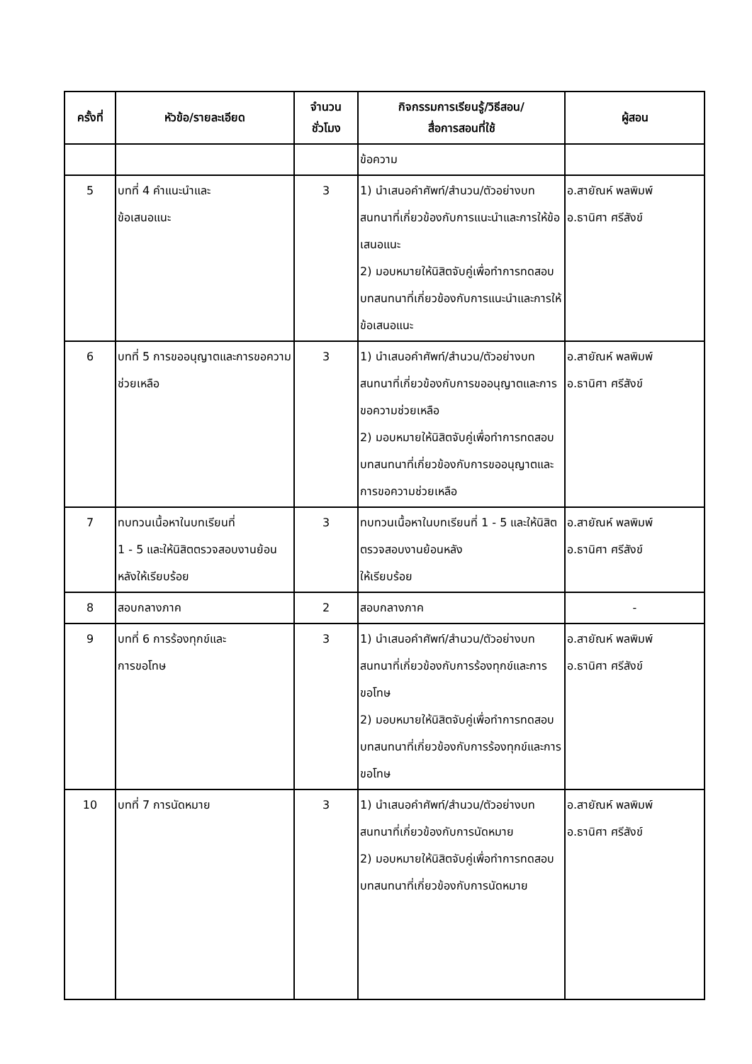| ครั้งที่ | หัวข้อ/รายละเอียด | จำนวน ชั่วโมง | กิจกรรมการเรียนรู้/วิธีสอน/ สื่อการสอนที่ใช้ | ผู้สอน |
| --- | --- | --- | --- | --- |
| | | | ข้อความ | |
| 5 | บทที่ 4 คำแนะนำและ ข้อเสนอแนะ | 3 | 1) นำเสนอคำศัพท์/สำนวน/ตัวอย่างบทสนทนาที่เกี่ยวข้องกับการแนะนำและการให้ข้อเสนอแนะ 2) มอบหมายให้นิสิตจับคู่เพื่อทำการทดสอบบทสนทนาที่เกี่ยวข้องกับการแนะนำและการให้ข้อเสนอแนะ | อ.สายัณห์ พลพิมพ์ อ.ธานิศา ศรีสังข์ |
| 6 | บทที่ 5 การขออนุญาตและการขอความช่วยเหลือ | 3 | 1) นำเสนอคำศัพท์/สำนวน/ตัวอย่างบทสนทนาที่เกี่ยวข้องกับการขออนุญาตและการขอความช่วยเหลือ 2) มอบหมายให้นิสิตจับคู่เพื่อทำการทดสอบบทสนทนาที่เกี่ยวข้องกับการขออนุญาตและการขอความช่วยเหลือ | อ.สายัณห์ พลพิมพ์ อ.ธานิศา ศรีสังข์ |
| 7 | ทบทวนเนื้อหาในบทเรียนที่ 1 - 5 และให้นิสิตตรวจสอบงานย้อนหลังให้เรียบร้อย | 3 | ทบทวนเนื้อหาในบทเรียนที่ 1 - 5 และให้นิสิตตรวจสอบงานย้อนหลัง ให้เรียบร้อย | อ.สายัณห์ พลพิมพ์ อ.ธานิศา ศรีสังข์ |
| 8 | สอบกลางภาค | 2 | สอบกลางภาค | - |
| 9 | บทที่ 6 การร้องทุกข์และ การขอโทษ | 3 | 1) นำเสนอคำศัพท์/สำนวน/ตัวอย่างบทสนทนาที่เกี่ยวข้องกับการร้องทุกข์และการขอโทษ 2) มอบหมายให้นิสิตจับคู่เพื่อทำการทดสอบบทสนทนาที่เกี่ยวข้องกับการร้องทุกข์และการขอโทษ | อ.สายัณห์ พลพิมพ์ อ.ธานิศา ศรีสังข์ |
| 10 | บทที่ 7 การนัดหมาย | 3 | 1) นำเสนอคำศัพท์/สำนวน/ตัวอย่างบทสนทนาที่เกี่ยวข้องกับการนัดหมาย 2) มอบหมายให้นิสิตจับคู่เพื่อทำการทดสอบบทสนทนาที่เกี่ยวข้องกับการนัดหมาย | อ.สายัณห์ พลพิมพ์ อ.ธานิศา ศรีสังข์ |